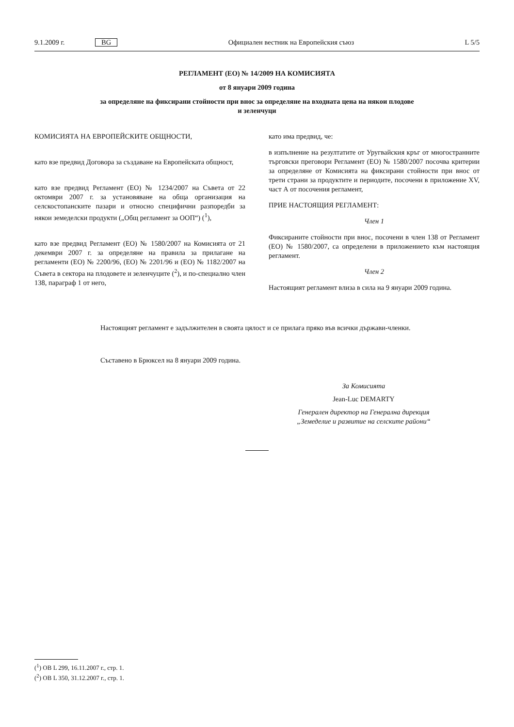9.1.2009 г. BG Официален вестник на Европейския съюз L 5/5
РЕГЛАМЕНТ (ЕО) № 14/2009 НА КОМИСИЯТА
от 8 януари 2009 година
за определяне на фиксирани стойности при внос за определяне на входната цена на някои плодове
и зеленчуци
КОМИСИЯТА НА ЕВРОПЕЙСКИТЕ ОБЩНОСТИ,
като взе предвид Договора за създаване на Европейската общност,
като взе предвид Регламент (ЕО) № 1234/2007 на Съвета от 22 октомври 2007 г. за установяване на обща организация на селскостопанските пазари и относно специфични разпоредби за някои земеделски продукти („Общ регламент за ООП“) (<sup>1</sup>),
като взе предвид Регламент (ЕО) № 1580/2007 на Комисията от 21 декември 2007 г. за определяне на правила за прилагане на регламенти (ЕО) № 2200/96, (ЕО) № 2201/96 и (ЕО) № 1182/2007 на Съвета в сектора на плодовете и зеленчуците (<sup>2</sup>), и по-специално член 138, параграф 1 от него,
като има предвид, че:
в изпълнение на резултатите от Уругвайския кръг от многостранните търговски преговори Регламент (ЕО) № 1580/2007 посочва критерии за определяне от Комисията на фиксирани стойности при внос от трети страни за продуктите и периодите, посочени в приложение XV, част А от посочения регламент,
ПРИЕ НАСТОЯЩИЯ РЕГЛАМЕНТ:
Член 1
Фиксираните стойности при внос, посочени в член 138 от Регламент (ЕО) № 1580/2007, са определени в приложението към настоящия регламент.
Член 2
Настоящият регламент влиза в сила на 9 януари 2009 година.
Настоящият регламент е задължителен в своята цялост и се прилага пряко във всички държави-членки.
Съставено в Брюксел на 8 януари 2009 година.
За Комисията
Jean-Luc DEMARTY
Генерален директор на Генерална дирекция
„Земеделие и развитие на селските райони“
(<sup>1</sup>) ОВ L 299, 16.11.2007 г., стр. 1.
(<sup>2</sup>) ОВ L 350, 31.12.2007 г., стр. 1.